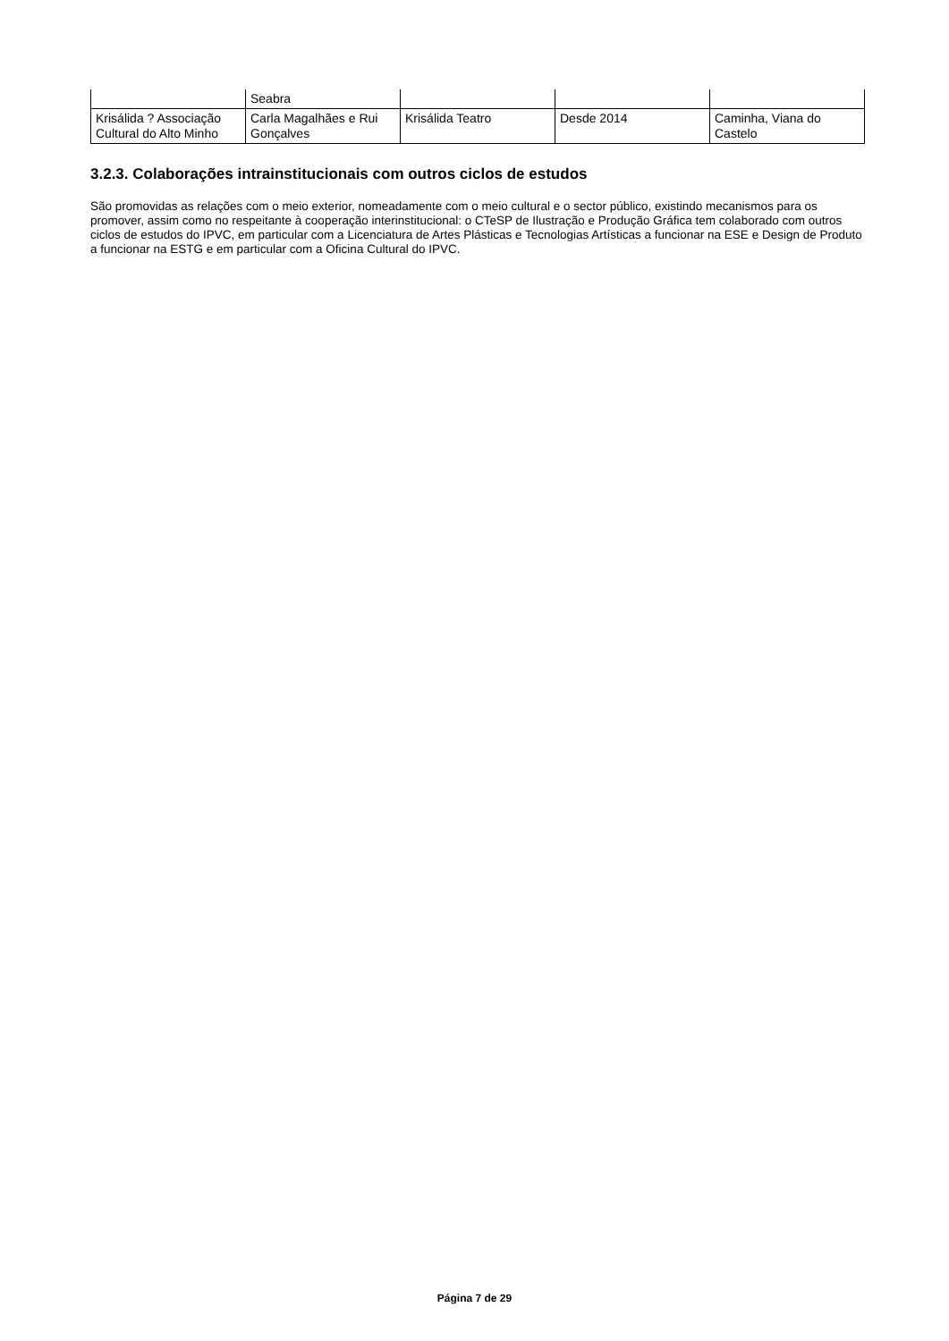| | Seabra | | | |
| Krisálida ? Associação Cultural do Alto Minho | Carla Magalhães e Rui Gonçalves | Krisálida Teatro | Desde 2014 | Caminha, Viana do Castelo |
3.2.3. Colaborações intrainstitucionais com outros ciclos de estudos
São promovidas as relações com o meio exterior, nomeadamente com o meio cultural e o sector público, existindo mecanismos para os promover, assim como no respeitante à cooperação interinstitucional: o CTeSP de Ilustração e Produção Gráfica tem colaborado com outros ciclos de estudos do IPVC, em particular com a Licenciatura de Artes Plásticas e Tecnologias Artísticas a funcionar na ESE e Design de Produto a funcionar na ESTG e em particular com a Oficina Cultural do IPVC.
Página 7 de 29